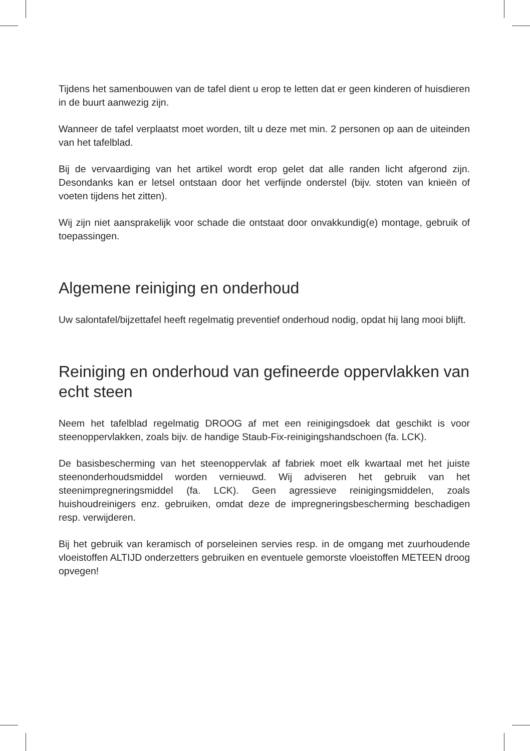Tijdens het samenbouwen van de tafel dient u erop te letten dat er geen kinderen of huisdieren in de buurt aanwezig zijn.
Wanneer de tafel verplaatst moet worden, tilt u deze met min. 2 personen op aan de uiteinden van het tafelblad.
Bij de vervaardiging van het artikel wordt erop gelet dat alle randen licht afgerond zijn. Desondanks kan er letsel ontstaan door het verfijnde onderstel (bijv. stoten van knieën of voeten tijdens het zitten).
Wij zijn niet aansprakelijk voor schade die ontstaat door onvakkundig(e) montage, gebruik of toepassingen.
Algemene reiniging en onderhoud
Uw salontafel/bijzettafel heeft regelmatig preventief onderhoud nodig, opdat hij lang mooi blijft.
Reiniging en onderhoud van gefineerde oppervlakken van echt steen
Neem het tafelblad regelmatig DROOG af met een reinigingsdoek dat geschikt is voor steenoppervlakken, zoals bijv. de handige Staub-Fix-reinigingshandschoen (fa. LCK).
De basisbescherming van het steenoppervlak af fabriek moet elk kwartaal met het juiste steenonderhoudsmiddel worden vernieuwd. Wij adviseren het gebruik van het steenimpregneringsmiddel (fa. LCK). Geen agressieve reinigingsmiddelen, zoals huishoudreinigers enz. gebruiken, omdat deze de impregneringsbescherming beschadigen resp. verwijderen.
Bij het gebruik van keramisch of porseleinen servies resp. in de omgang met zuurhoudende vloeistoffen ALTIJD onderzetters gebruiken en eventuele gemorste vloeistoffen METEEN droog opvegen!